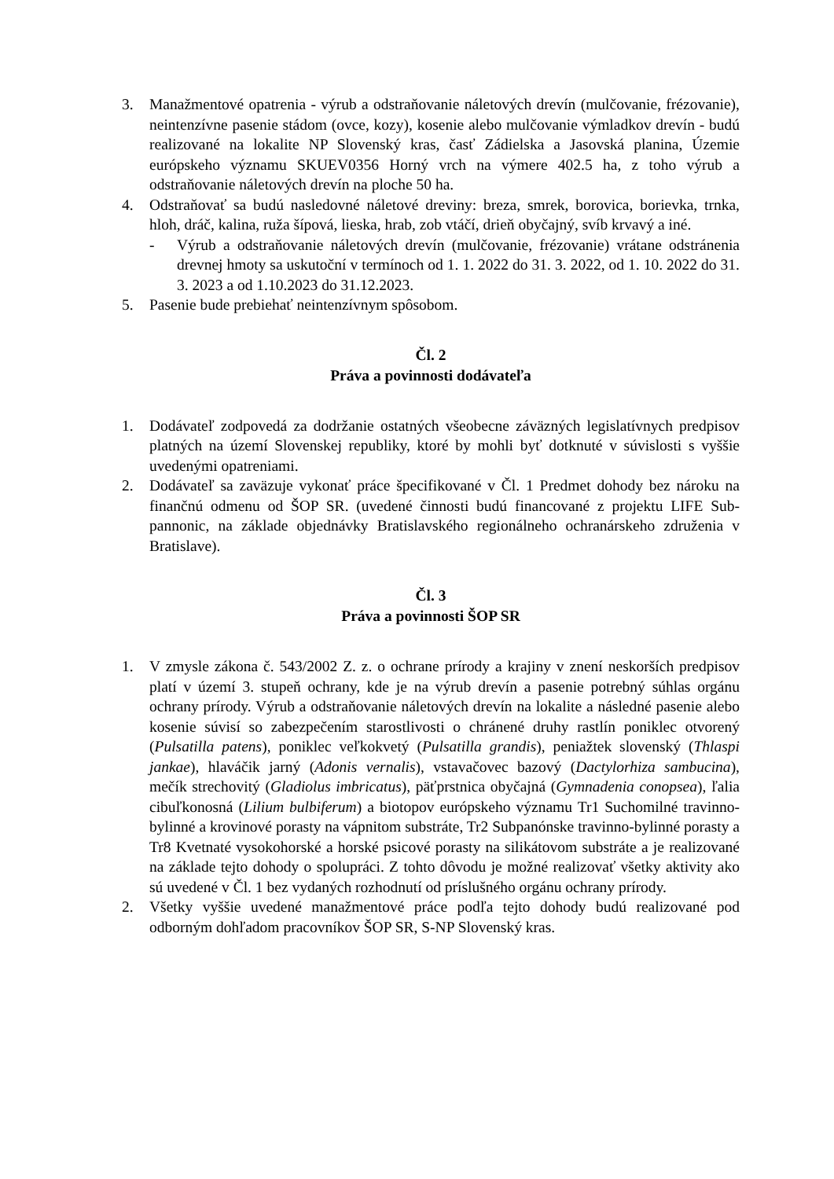3. Manažmentové opatrenia - výrub a odstraňovanie náletových drevín (mulčovanie, frézovanie), neintenzívne pasenie stádom (ovce, kozy), kosenie alebo mulčovanie výmladkov drevín - budú realizované na lokalite NP Slovenský kras, časť Zádielska a Jasovská planina, Územie európskeho významu SKUEV0356 Horný vrch na výmere 402.5 ha, z toho výrub a odstraňovanie náletových drevín na ploche 50 ha.
4. Odstraňovať sa budú nasledovné náletové dreviny: breza, smrek, borovica, borievka, trnka, hloh, dráč, kalina, ruža šípová, lieska, hrab, zob vtáčí, drieň obyčajný, svíb krvavý a iné.
- Výrub a odstraňovanie náletových drevín (mulčovanie, frézovanie) vrátane odstránenia drevnej hmoty sa uskutoční v termínoch od 1. 1. 2022 do 31. 3. 2022, od 1. 10. 2022 do 31. 3. 2023 a od 1.10.2023 do 31.12.2023.
5. Pasenie bude prebiehať neintenzívnym spôsobom.
Čl. 2
Práva a povinnosti dodávateľa
1. Dodávateľ zodpovedá za dodržanie ostatných všeobecne záväzných legislatívnych predpisov platných na území Slovenskej republiky, ktoré by mohli byť dotknuté v súvislosti s vyššie uvedenými opatreniami.
2. Dodávateľ sa zaväzuje vykonať práce špecifikované v Čl. 1 Predmet dohody bez nároku na finančnú odmenu od ŠOP SR. (uvedené činnosti budú financované z projektu LIFE Sub-pannonic, na základe objednávky Bratislavského regionálneho ochranárskeho združenia v Bratislave).
Čl. 3
Práva a povinnosti ŠOP SR
1. V zmysle zákona č. 543/2002 Z. z. o ochrane prírody a krajiny v znení neskorších predpisov platí v území 3. stupeň ochrany, kde je na výrub drevín a pasenie potrebný súhlas orgánu ochrany prírody. Výrub a odstraňovanie náletových drevín na lokalite a následné pasenie alebo kosenie súvisí so zabezpečením starostlivosti o chránené druhy rastlín poniklec otvorený (Pulsatilla patens), poniklec veľkokvetý (Pulsatilla grandis), peniažtek slovenský (Thlaspi jankae), hlaváčik jarný (Adonis vernalis), vstavačovec bazový (Dactylorhiza sambucina), mečík strechovitý (Gladiolus imbricatus), päťprstnica obyčajná (Gymnadenia conopsea), ľalia cibuľkonosná (Lilium bulbiferum) a biotopov európskeho významu Tr1 Suchomilné travinno-bylinné a krovinové porasty na vápnitom substráte, Tr2 Subpanónske travinno-bylinné porasty a Tr8 Kvetnaté vysokohorské a horské psicové porasty na silikátovom substráte a je realizované na základe tejto dohody o spolupráci. Z tohto dôvodu je možné realizovať všetky aktivity ako sú uvedené v Čl. 1 bez vydaných rozhodnutí od príslušného orgánu ochrany prírody.
2. Všetky vyššie uvedené manažmentové práce podľa tejto dohody budú realizované pod odborným dohľadom pracovníkov ŠOP SR, S-NP Slovenský kras.